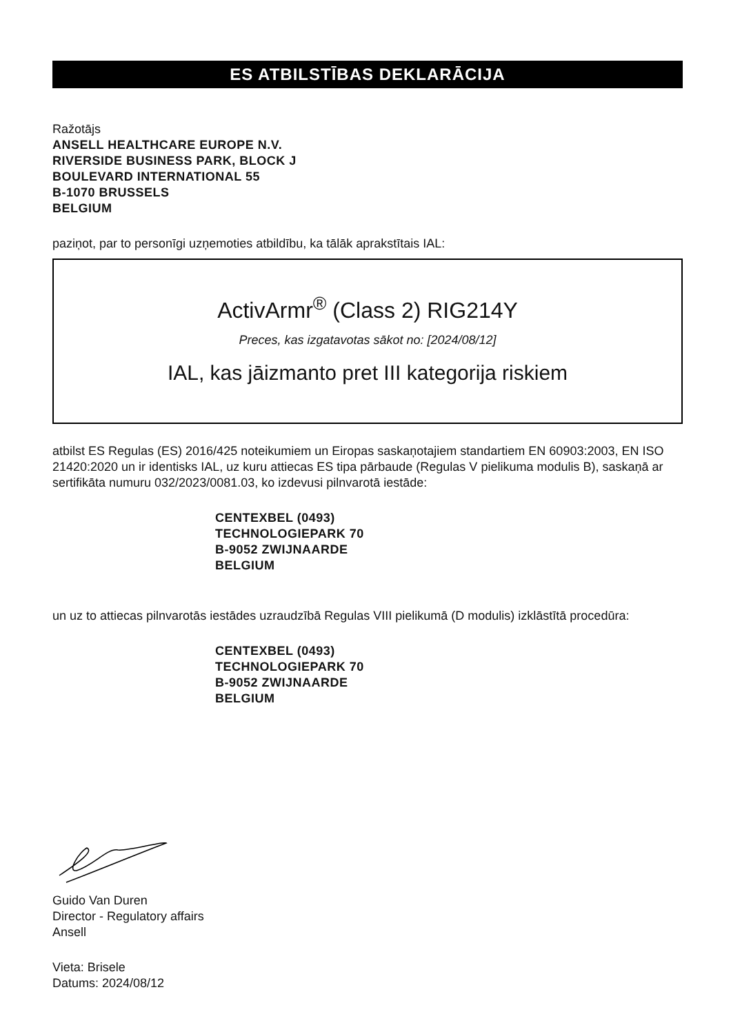ES ATBILSTĪBAS DEKLARĀCIJA
Ražotājs
ANSELL HEALTHCARE EUROPE N.V.
RIVERSIDE BUSINESS PARK, BLOCK J
BOULEVARD INTERNATIONAL 55
B-1070 BRUSSELS
BELGIUM
paziņot, par to personīgi uzņemoties atbildību, ka tālāk aprakstītais IAL:
ActivArmr<sup>®</sup> (Class 2) RIG214Y
Preces, kas izgatavotas sākot no: [2024/08/12]
IAL, kas jāizmanto pret III kategorija riskiem
atbilst ES Regulas (ES) 2016/425 noteikumiem un Eiropas saskaņotajiem standartiem EN 60903:2003, EN ISO 21420:2020 un ir identisks IAL, uz kuru attiecas ES tipa pārbaude (Regulas V pielikuma modulis B), saskaņā ar sertifikāta numuru 032/2023/0081.03, ko izdevusi pilnvarotā iestāde:
CENTEXBEL (0493)
TECHNOLOGIEPARK 70
B-9052 ZWIJNAARDE
BELGIUM
un uz to attiecas pilnvarotās iestādes uzraudzībā Regulas VIII pielikumā (D modulis) izklāstītā procedūra:
CENTEXBEL (0493)
TECHNOLOGIEPARK 70
B-9052 ZWIJNAARDE
BELGIUM
Guido Van Duren
Director - Regulatory affairs
Ansell
Vieta: Brisele
Datums: 2024/08/12